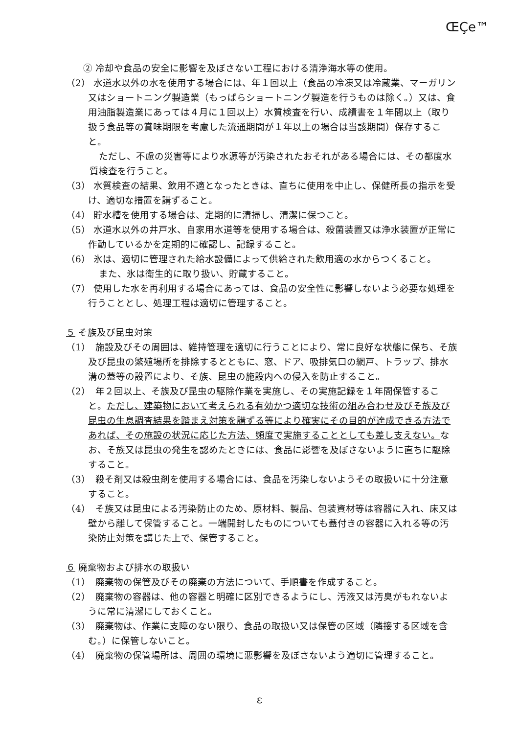ŒÇe™
② 冷却や食品の安全に影響を及ぼさない工程における清浄海水等の使用。
（2） 水道水以外の水を使用する場合には、年１回以上（食品の冷凍又は冷蔵業、マーガリン又はショートニング製造業（もっぱらショートニング製造を行うものは除く。）又は、食用油脂製造業にあっては４月に１回以上）水質検査を行い、成績書を１年間以上（取り扱う食品等の賞味期限を考慮した流通期間が１年以上の場合は当該期間）保存すること。
　ただし、不慮の災害等により水源等が汚染されたおそれがある場合には、その都度水質検査を行うこと。
（3） 水質検査の結果、飲用不適となったときは、直ちに使用を中止し、保健所長の指示を受け、適切な措置を講ずること。
（4） 貯水槽を使用する場合は、定期的に清掃し、清潔に保つこと。
（5） 水道水以外の井戸水、自家用水道等を使用する場合は、殺菌装置又は浄水装置が正常に作動しているかを定期的に確認し、記録すること。
（6） 氷は、適切に管理された給水設備によって供給された飲用適の水からつくること。
　また、氷は衛生的に取り扱い、貯蔵すること。
（7） 使用した水を再利用する場合にあっては、食品の安全性に影響しないよう必要な処理を行うこととし、処理工程は適切に管理すること。
５ そ族及び昆虫対策
（1）　施設及びその周囲は、維持管理を適切に行うことにより、常に良好な状態に保ち、そ族及び昆虫の繁殖場所を排除するとともに、窓、ドア、吸排気口の網戸、トラップ、排水溝の蓋等の設置により、そ族、昆虫の施設内への侵入を防止すること。
（2）　年２回以上、そ族及び昆虫の駆除作業を実施し、その実施記録を１年間保管すること。ただし、建築物において考えられる有効かつ適切な技術の組み合わせ及びそ族及び昆虫の生息調査結果を踏まえ対策を講ずる等により確実にその目的が達成できる方法であれば、その施設の状況に応じた方法、頻度で実施することとしても差し支えない。なお、そ族又は昆虫の発生を認めたときには、食品に影響を及ぼさないように直ちに駆除すること。
（3）　殺そ剤又は殺虫剤を使用する場合には、食品を汚染しないようその取扱いに十分注意すること。
（4）　そ族又は昆虫による汚染防止のため、原材料、製品、包装資材等は容器に入れ、床又は壁から離して保管すること。一端開封したものについても蓋付きの容器に入れる等の汚染防止対策を講じた上で、保管すること。
６ 廃棄物および排水の取扱い
（1）　廃棄物の保管及びその廃棄の方法について、手順書を作成すること。
（2）　廃棄物の容器は、他の容器と明確に区別できるようにし、汚液又は汚臭がもれないように常に清潔にしておくこと。
（3）　廃棄物は、作業に支障のない限り、食品の取扱い又は保管の区域（隣接する区域を含む。）に保管しないこと。
（4）　廃棄物の保管場所は、周囲の環境に悪影響を及ぼさないよう適切に管理すること。
ε